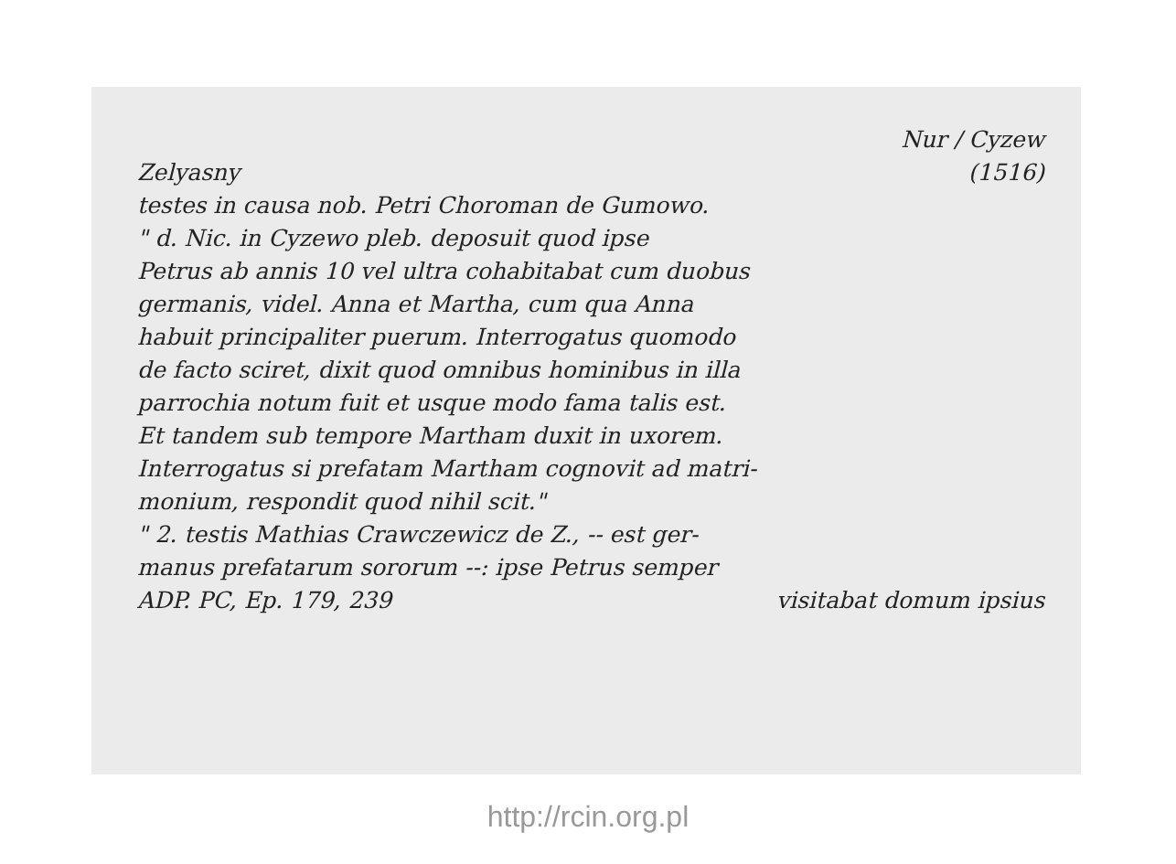Nur / Cyzew
Zelyasny (1516)
testes in causa nob. Petri Choroman de Gumowo.
" d. Nic. in Cyzewo pleb. deposuit quod ipse
Petrus ab annis 10 vel ultra cohabitabat cum duobus
germanis, videl. Anna et Martha, cum qua Anna
habuit principaliter puerum. Interrogatus quomodo
de facto sciret, dixit quod omnibus hominibus in illa
parrochia notum fuit et usque modo fama talis est.
Et tandem sub tempore Martham duxit in uxorem.
Interrogatus si prefatam Martham cognovit ad matri-
monium, respondit quod nihil scit."
" 2. testis Mathias Crawczewicz de Z., -- est ger-
manus prefatarum sororum --: ipse Petrus semper
ADP. PC, Ep. 179, 239 visitabat domum ipsius
http://rcin.org.pl